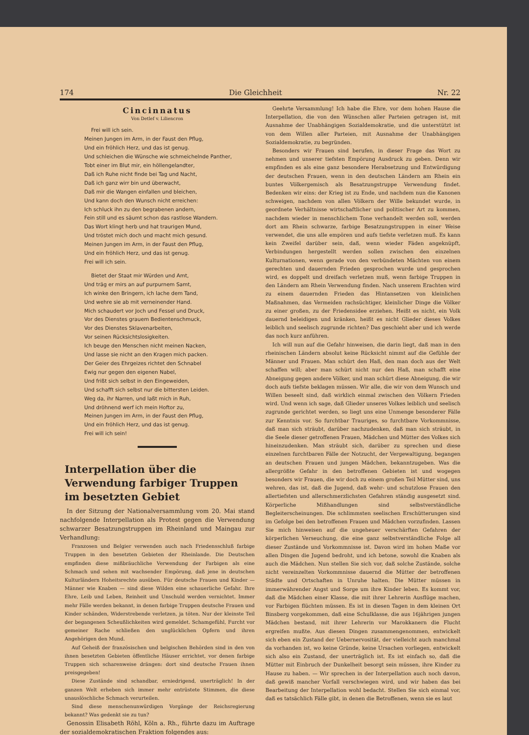174 Die Gleichheit Nr. 22
Cincinnatus
Von Detlef v. Liliencron
Frei will ich sein.
Meinen Jungen im Arm, in der Faust den Pflug,
Und ein fröhlich Herz, und das ist genug.
Und schleichen die Wünsche wie schmeichelnde Panther,
Tobt einer im Blut mir, ein höllengelandter,
Daß ich Ruhe nicht finde bei Tag und Nacht,
Daß ich ganz wirr bin und überwacht,
Daß mir die Wangen einfallen und bleichen,
Und kann doch den Wunsch nicht erreichen:
Ich schluck ihn zu den begrabenen andern,
Fein still und es säumt schon das rastlose Wandern.
Das Wort klingt herb und hat traurigen Mund,
Und tröstet mich doch und macht mich gesund.
Meinen Jungen im Arm, in der Faust den Pflug,
Und ein fröhlich Herz, und das ist genug.
Frei will ich sein.
Bietet der Staat mir Würden und Amt,
Und träg er mirs an auf purpurnem Samt,
Ich winke den Bringern, ich lache dem Tand,
Und wehre sie ab mit verneinender Hand.
Mich schaudert vor Joch und Fessel und Druck,
Vor des Dienstes grauem Bedientenschmuck,
Vor des Dienstes Sklavenarbeiten,
Vor seinen Rücksichtslosigkeiten.
Ich beuge den Menschen nicht meinen Nacken,
Und lasse sie nicht an den Kragen mich packen.
Der Geier des Ehrgeizes richtet den Schnabel
Ewig nur gegen den eigenen Nabel,
Und frißt sich selbst in den Eingeweiden,
Und schafft sich selbst nur die bittersten Leiden.
Weg da, ihr Narren, und laßt mich in Ruh,
Und dröhnend werf ich mein Hoftor zu,
Meinen Jungen im Arm, in der Faust den Pflug,
Und ein fröhlich Herz, und das ist genug.
Frei will ich sein!
Interpellation über die Verwendung farbiger Truppen im besetzten Gebiet
In der Sitzung der Nationalversammlung vom 20. Mai stand nachfolgende Interpellation als Protest gegen die Verwendung schwarzer Besatzungstruppen im Rheinland und Maingau zur Verhandlung:
Franzosen und Belgier verwenden auch nach Friedensschluß farbige Truppen in den besetzten Gebieten der Rheinlande. Die Deutschen empfinden diese mißbräuchliche Verwendung der Farbigen als eine Schmach und sehen mit wachsender Empörung, daß jene in deutschen Kulturländern Hoheitsrechte ausüben. Für deutsche Frauen und Kinder — Männer wie Knaben — sind diese Wilden eine schauerliche Gefahr. Ihre Ehre, Leib und Leben, Reinheit und Unschuld werden vernichtet. Immer mehr Fälle werden bekannt, in denen farbige Truppen deutsche Frauen und Kinder schänden, Widerstrebende verletzen, ja töten. Nur der kleinste Teil der begangenen Scheußlichkeiten wird gemeldet. Schamgefühl, Furcht vor gemeiner Rache schließen den unglücklichen Opfern und ihren Angehörigen den Mund.
Auf Geheiß der französischen und belgischen Behörden sind in den von ihnen besetzten Gebieten öffentliche Häuser errichtet, vor denen farbige Truppen sich scharenweise drängen: dort sind deutsche Frauen ihnen preisgegeben!
Diese Zustände sind schandbar, erniedrigend, unerträglich! In der ganzen Welt erheben sich immer mehr entrüstete Stimmen, die diese unauslöschliche Schmach verurteilen.
Sind diese menschenunwürdigen Vorgänge der Reichsregierung bekannt? Was gedenkt sie zu tun?
Genossin Elisabeth Röhl, Köln a. Rh., führte dazu im Auftrage der sozialdemokratischen Fraktion folgendes aus:
Geehrte Versammlung! Ich habe die Ehre, vor dem hohen Hause die Interpellation, die von den Wünschen aller Parteien getragen ist, mit Ausnahme der Unabhängigen Sozialdemokratie, und die unterstützt ist von dem Willen aller Parteien, mit Ausnahme der Unabhängigen Sozialdemokratie, zu begründen.
Besonders wir Frauen sind berufen, in dieser Frage das Wort zu nehmen und unserer tiefsten Empörung Ausdruck zu geben. Denn wir empfinden es als eine ganz besondere Herabsetzung und Entwürdigung der deutschen Frauen, wenn in den deutschen Ländern am Rhein ein buntes Völkergemisch als Besatzungstruppe Verwendung findet. Bedenken wir eins: der Krieg ist zu Ende, und nachdem nun die Kanonen schweigen, nachdem von allen Völkern der Wille bekundet wurde, in geordnete Verhältnisse wirtschaftlicher und politischer Art zu kommen, nachdem wieder in menschlichem Tone verhandelt werden soll, werden dort am Rhein schwarze, farbige Besatzungstruppen in einer Weise verwendet, die uns alle empören und aufs tiefste verletzen muß. Es kann kein Zweifel darüber sein, daß, wenn wieder Fäden angeknüpft, Verbindungen hergestellt werden sollen zwischen den einzelnen Kulturnationen, wenn gerade von den verbündeten Mächten von einem gerechten und dauernden Frieden gesprochen wurde und gesprochen wird, es doppelt und dreifach verletzen muß, wenn farbige Truppen in den Ländern am Rhein Verwendung finden. Nach unserem Erachten wird zu einem dauernden Frieden das Hintansetzen von kleinlichen Maßnahmen, das Vermeiden rachsüchtiger, kleinlicher Dinge die Völker zu einer großen, zu der Friedensidee erziehen. Heißt es nicht, ein Volk dauernd beleidigen und kränken, heißt es nicht Glieder dieses Volkes leiblich und seelisch zugrunde richten? Das geschieht aber und ich werde das noch kurz anführen.
Ich will nun auf die Gefahr hinweisen, die darin liegt, daß man in den rheinischen Ländern absolut keine Rücksicht nimmt auf die Gefühle der Männer und Frauen. Man schürt den Haß, den man doch aus der Welt schaffen will; aber man schürt nicht nur den Haß, man schafft eine Abneigung gegen andere Völker, und man schürt diese Abneigung, die wir doch aufs tiefste beklagen müssen. Wir alle, die wir von dem Wunsch und Willen beseelt sind, daß wirklich einmal zwischen den Völkern Frieden wird. Und wenn ich sage, daß Glieder unseres Volkes leiblich und seelisch zugrunde gerichtet werden, so liegt uns eine Unmenge besonderer Fälle zur Kenntnis vor. So furchtbar Trauriges, so furchtbare Vorkommnisse, daß man sich sträubt, darüber nachzudenken, daß man sich sträubt, in die Seele dieser getroffenen Frauen, Mädchen und Mütter des Volkes sich hineinzudenken. Man sträubt sich, darüber zu sprechen und diese einzelnen furchtbaren Fälle der Notzucht, der Vergewaltigung, begangen an deutschen Frauen und jungen Mädchen, bekanntzugeben. Was die allergrößte Gefahr in den betroffenen Gebieten ist und wogegen besonders wir Frauen, die wir doch zu einem großen Teil Mütter sind, uns wehren, das ist, daß die Jugend, daß wehr- und schutzlose Frauen den allertiefsten und allerschmerzlichsten Gefahren ständig ausgesetzt sind. Körperliche Mißhandlungen sind selbstverständliche Begleiterscheinungen. Die schlimmsten seelischen Erschütterungen sind im Gefolge bei den betroffenen Frauen und Mädchen vorzufinden. Lassen Sie mich hinweisen auf die ungeheuer verschärften Gefahren der körperlichen Verseuchung, die eine ganz selbstverständliche Folge all dieser Zustände und Vorkommnisse ist. Davon wird im hohen Maße vor allen Dingen die Jugend bedroht, und ich betone, sowohl die Knaben als auch die Mädchen. Nun stellen Sie sich vor, daß solche Zustände, solche nicht vereinzelten Vorkommnisse dauernd die Mütter der betroffenen Städte und Ortschaften in Unruhe halten. Die Mütter müssen in immerwährender Angst und Sorge um ihre Kinder leben. Es kommt vor, daß die Mädchen einer Klasse, die mit ihrer Lehrerin Ausflüge machen, vor Farbigen flüchten müssen. Es ist in diesen Tagen in dem kleinen Ort Binsberg vorgekommen, daß eine Schulklasse, die aus 16jährigen jungen Mädchen bestand, mit ihrer Lehrerin vor Marokkanern die Flucht ergreifen mußte. Aus diesen Dingen zusammengenommen, entwickelt sich eben ein Zustand der Uebernervosität, der vielleicht auch manchmal da vorhanden ist, wo keine Gründe, keine Ursachen vorliegen, entwickelt sich also ein Zustand, der unerträglich ist. Es ist einfach so, daß die Mütter mit Einbruch der Dunkelheit besorgt sein müssen, ihre Kinder zu Hause zu haben. — Wir sprechen in der Interpellation auch noch davon, daß gewiß mancher Vorfall verschwiegen wird, und wir haben das bei Bearbeitung der Interpellation wohl bedacht. Stellen Sie sich einmal vor, daß es tatsächlich Fälle gibt, in denen die Betroffenen, wenn sie es laut